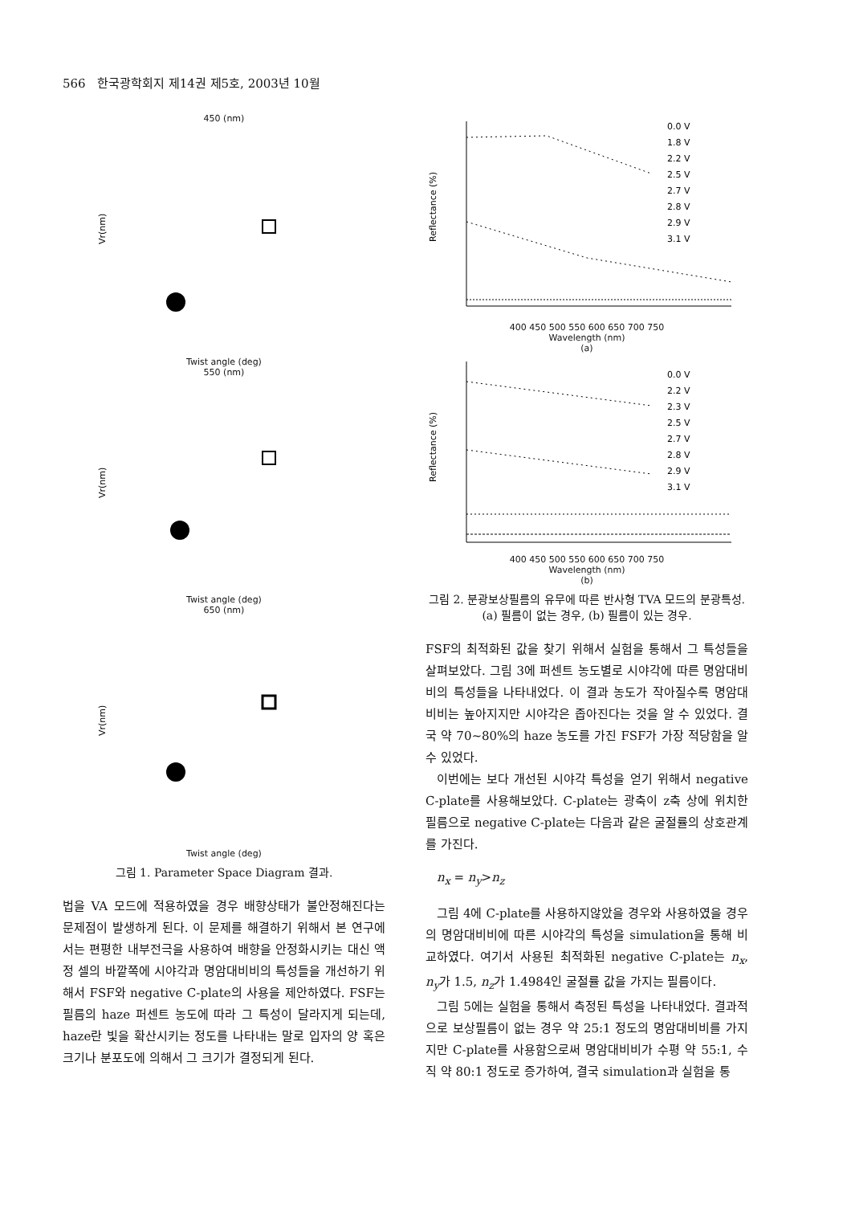566 한국광학회지 제14권 제5호, 2003년 10월
450 (nm)
Vr(nm)
Twist angle (deg)
550 (nm)
Vr(nm)
Twist angle (deg)
650 (nm)
Vr(nm)
Twist angle (deg)
그림 1. Parameter Space Diagram 결과.
법을 VA 모드에 적용하였을 경우 배향상태가 불안정해진다는 문제점이 발생하게 된다. 이 문제를 해결하기 위해서 본 연구에서는 편평한 내부전극을 사용하여 배향을 안정화시키는 대신 액정 셀의 바깥쪽에 시야각과 명암대비비의 특성들을 개선하기 위해서 FSF와 negative C-plate의 사용을 제안하였다. FSF는 필름의 haze 퍼센트 농도에 따라 그 특성이 달라지게 되는데, haze란 빛을 확산시키는 정도를 나타내는 말로 입자의 양 혹은 크기나 분포도에 의해서 그 크기가 결정되게 된다.
Reflectance (%)
0.0 V
1.8 V
2.2 V
2.5 V
2.7 V
2.8 V
2.9 V
3.1 V
400 450 500 550 600 650 700 750
Wavelength (nm)
(a)
Reflectance (%)
0.0 V
2.2 V
2.3 V
2.5 V
2.7 V
2.8 V
2.9 V
3.1 V
400 450 500 550 600 650 700 750
Wavelength (nm)
(b)
그림 2. 분광보상필름의 유무에 따른 반사형 TVA 모드의 분광특성.
(a) 필름이 없는 경우, (b) 필름이 있는 경우.
FSF의 최적화된 값을 찾기 위해서 실험을 통해서 그 특성들을 살펴보았다. 그림 3에 퍼센트 농도별로 시야각에 따른 명암대비비의 특성들을 나타내었다. 이 결과 농도가 작아질수록 명암대비비는 높아지지만 시야각은 좁아진다는 것을 알 수 있었다. 결국 약 70~80%의 haze 농도를 가진 FSF가 가장 적당함을 알 수 있었다.
이번에는 보다 개선된 시야각 특성을 얻기 위해서 negative C-plate를 사용해보았다. C-plate는 광축이 z축 상에 위치한 필름으로 negative C-plate는 다음과 같은 굴절률의 상호관계를 가진다.
n<sub>x</sub> = n<sub>y</sub>>n<sub>z</sub>
그림 4에 C-plate를 사용하지않았을 경우와 사용하였을 경우의 명암대비비에 따른 시야각의 특성을 simulation을 통해 비교하였다. 여기서 사용된 최적화된 negative C-plate는 n<sub>x</sub>, n<sub>y</sub>가 1.5, n<sub>z</sub>가 1.4984인 굴절률 값을 가지는 필름이다.
그림 5에는 실험을 통해서 측정된 특성을 나타내었다. 결과적으로 보상필름이 없는 경우 약 25:1 정도의 명암대비비를 가지지만 C-plate를 사용함으로써 명암대비비가 수평 약 55:1, 수직 약 80:1 정도로 증가하여, 결국 simulation과 실험을 통